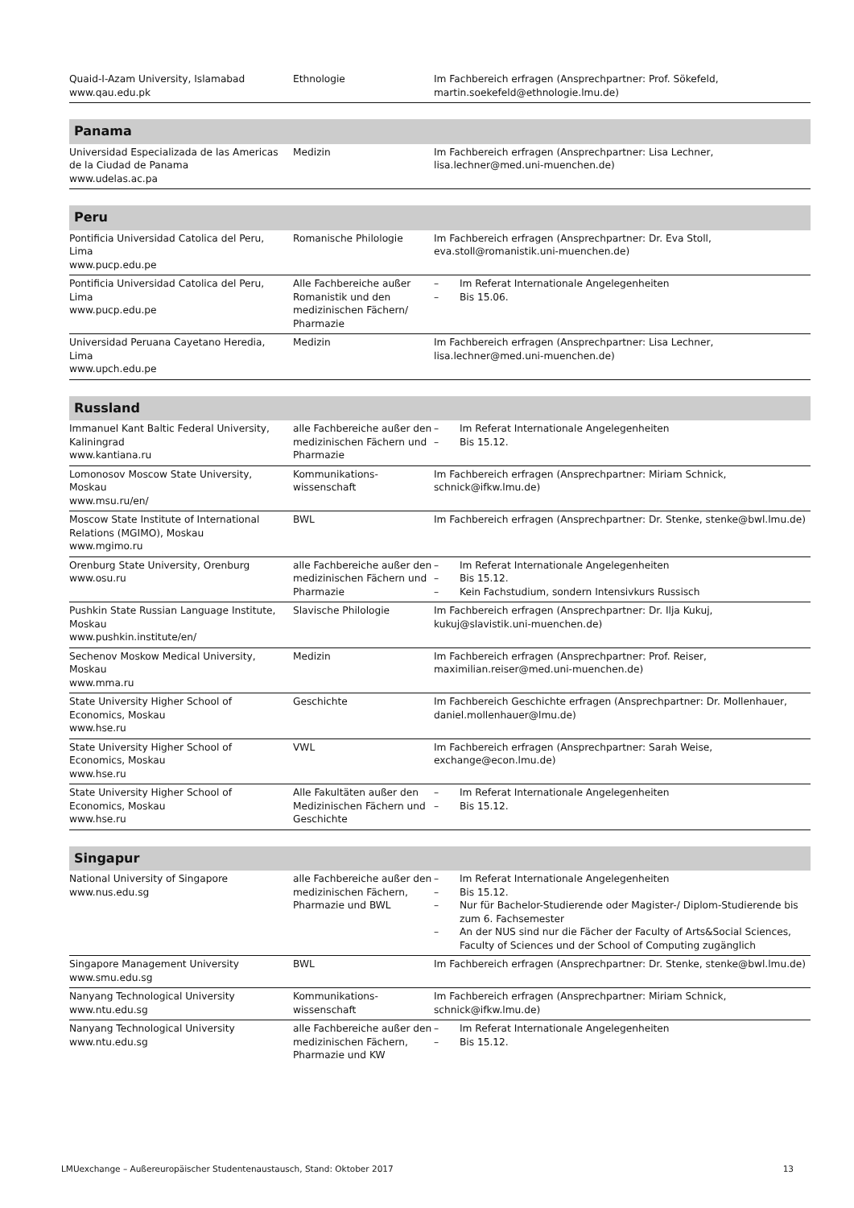| Quaid-I-Azam University, Islamabad www.qau.edu.pk | Ethnologie | Im Fachbereich erfragen (Ansprechpartner: Prof. Sökefeld, martin.soekefeld@ethnologie.lmu.de) |
| Panama | | |
| Universidad Especializada de las Americas de la Ciudad de Panama www.udelas.ac.pa | Medizin | Im Fachbereich erfragen (Ansprechpartner: Lisa Lechner, lisa.lechner@med.uni-muenchen.de) |
| Peru | | |
| Pontificia Universidad Catolica del Peru, Lima www.pucp.edu.pe | Romanische Philologie | Im Fachbereich erfragen (Ansprechpartner: Dr. Eva Stoll, eva.stoll@romanistik.uni-muenchen.de) |
| Pontificia Universidad Catolica del Peru, Lima www.pucp.edu.pe | Alle Fachbereiche außer Romanistik und den medizinischen Fächern/ Pharmazie | – Im Referat Internationale Angelegenheiten – Bis 15.06. |
| Universidad Peruana Cayetano Heredia, Lima www.upch.edu.pe | Medizin | Im Fachbereich erfragen (Ansprechpartner: Lisa Lechner, lisa.lechner@med.uni-muenchen.de) |
| Russland | | |
| Immanuel Kant Baltic Federal University, Kaliningrad www.kantiana.ru | alle Fachbereiche außer den medizinischen Fächern und Pharmazie | – Im Referat Internationale Angelegenheiten – Bis 15.12. |
| Lomonosov Moscow State University, Moskau www.msu.ru/en/ | Kommunikations-wissenschaft | Im Fachbereich erfragen (Ansprechpartner: Miriam Schnick, schnick@ifkw.lmu.de) |
| Moscow State Institute of International Relations (MGIMO), Moskau www.mgimo.ru | BWL | Im Fachbereich erfragen (Ansprechpartner: Dr. Stenke, stenke@bwl.lmu.de) |
| Orenburg State University, Orenburg www.osu.ru | alle Fachbereiche außer den medizinischen Fächern und Pharmazie | – Im Referat Internationale Angelegenheiten – Bis 15.12. – Kein Fachstudium, sondern Intensivkurs Russisch |
| Pushkin State Russian Language Institute, Moskau www.pushkin.institute/en/ | Slavische Philologie | Im Fachbereich erfragen (Ansprechpartner: Dr. Ilja Kukuj, kukuj@slavistik.uni-muenchen.de) |
| Sechenov Moskow Medical University, Moskau www.mma.ru | Medizin | Im Fachbereich erfragen (Ansprechpartner: Prof. Reiser, maximilian.reiser@med.uni-muenchen.de) |
| State University Higher School of Economics, Moskau www.hse.ru | Geschichte | Im Fachbereich Geschichte erfragen (Ansprechpartner: Dr. Mollenhauer, daniel.mollenhauer@lmu.de) |
| State University Higher School of Economics, Moskau www.hse.ru | VWL | Im Fachbereich erfragen (Ansprechpartner: Sarah Weise, exchange@econ.lmu.de) |
| State University Higher School of Economics, Moskau www.hse.ru | Alle Fakultäten außer den Medizinischen Fächern und Geschichte | – Im Referat Internationale Angelegenheiten – Bis 15.12. |
| Singapur | | |
| National University of Singapore www.nus.edu.sg | alle Fachbereiche außer den medizinischen Fächern, Pharmazie und BWL | – Im Referat Internationale Angelegenheiten – Bis 15.12. – Nur für Bachelor-Studierende oder Magister-/ Diplom-Studierende bis zum 6. Fachsemester – An der NUS sind nur die Fächer der Faculty of Arts&Social Sciences, Faculty of Sciences und der School of Computing zugänglich |
| Singapore Management University www.smu.edu.sg | BWL | Im Fachbereich erfragen (Ansprechpartner: Dr. Stenke, stenke@bwl.lmu.de) |
| Nanyang Technological University www.ntu.edu.sg | Kommunikations-wissenschaft | Im Fachbereich erfragen (Ansprechpartner: Miriam Schnick, schnick@ifkw.lmu.de) |
| Nanyang Technological University www.ntu.edu.sg | alle Fachbereiche außer den medizinischen Fächern, Pharmazie und KW | – Im Referat Internationale Angelegenheiten – Bis 15.12. |
LMUexchange – Außereuropäischer Studentenaustausch, Stand: Oktober 2017 13